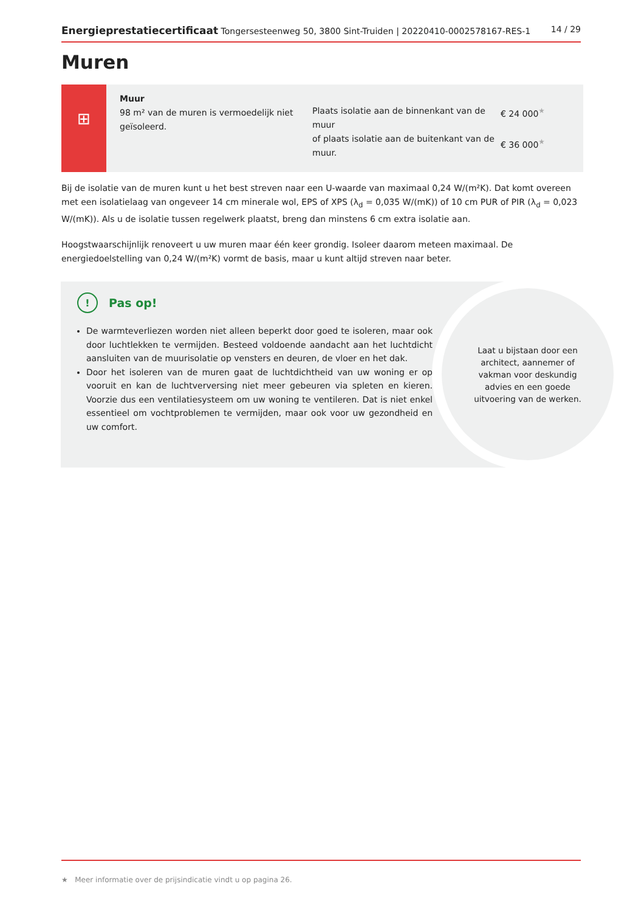Energieprestatiecertificaat Tongersesteenweg 50, 3800 Sint-Truiden | 20220410-0002578167-RES-1 14 / 29
Muren
⊞
Muur
98 m² van de muren is vermoedelijk niet geïsoleerd.
Plaats isolatie aan de binnenkant van de muur
of plaats isolatie aan de buitenkant van de muur.
€ 24 000<sup>★</sup>
€ 36 000<sup>★</sup>
Bij de isolatie van de muren kunt u het best streven naar een U-waarde van maximaal 0,24 W/(m²K). Dat komt overeen met een isolatielaag van ongeveer 14 cm minerale wol, EPS of XPS (λ<sub>d</sub> = 0,035 W/(mK)) of 10 cm PUR of PIR (λ<sub>d</sub> = 0,023 W/(mK)). Als u de isolatie tussen regelwerk plaatst, breng dan minstens 6 cm extra isolatie aan.
Hoogstwaarschijnlijk renoveert u uw muren maar één keer grondig. Isoleer daarom meteen maximaal. De energiedoelstelling van 0,24 W/(m²K) vormt de basis, maar u kunt altijd streven naar beter.
! Pas op!
De warmteverliezen worden niet alleen beperkt door goed te isoleren, maar ook door luchtlekken te vermijden. Besteed voldoende aandacht aan het luchtdicht aansluiten van de muurisolatie op vensters en deuren, de vloer en het dak.
Door het isoleren van de muren gaat de luchtdichtheid van uw woning er op vooruit en kan de luchtverversing niet meer gebeuren via spleten en kieren. Voorzie dus een ventilatiesysteem om uw woning te ventileren. Dat is niet enkel essentieel om vochtproblemen te vermijden, maar ook voor uw gezondheid en uw comfort.
Laat u bijstaan door een architect, aannemer of vakman voor deskundig advies en een goede uitvoering van de werken.
★ Meer informatie over de prijsindicatie vindt u op pagina 26.